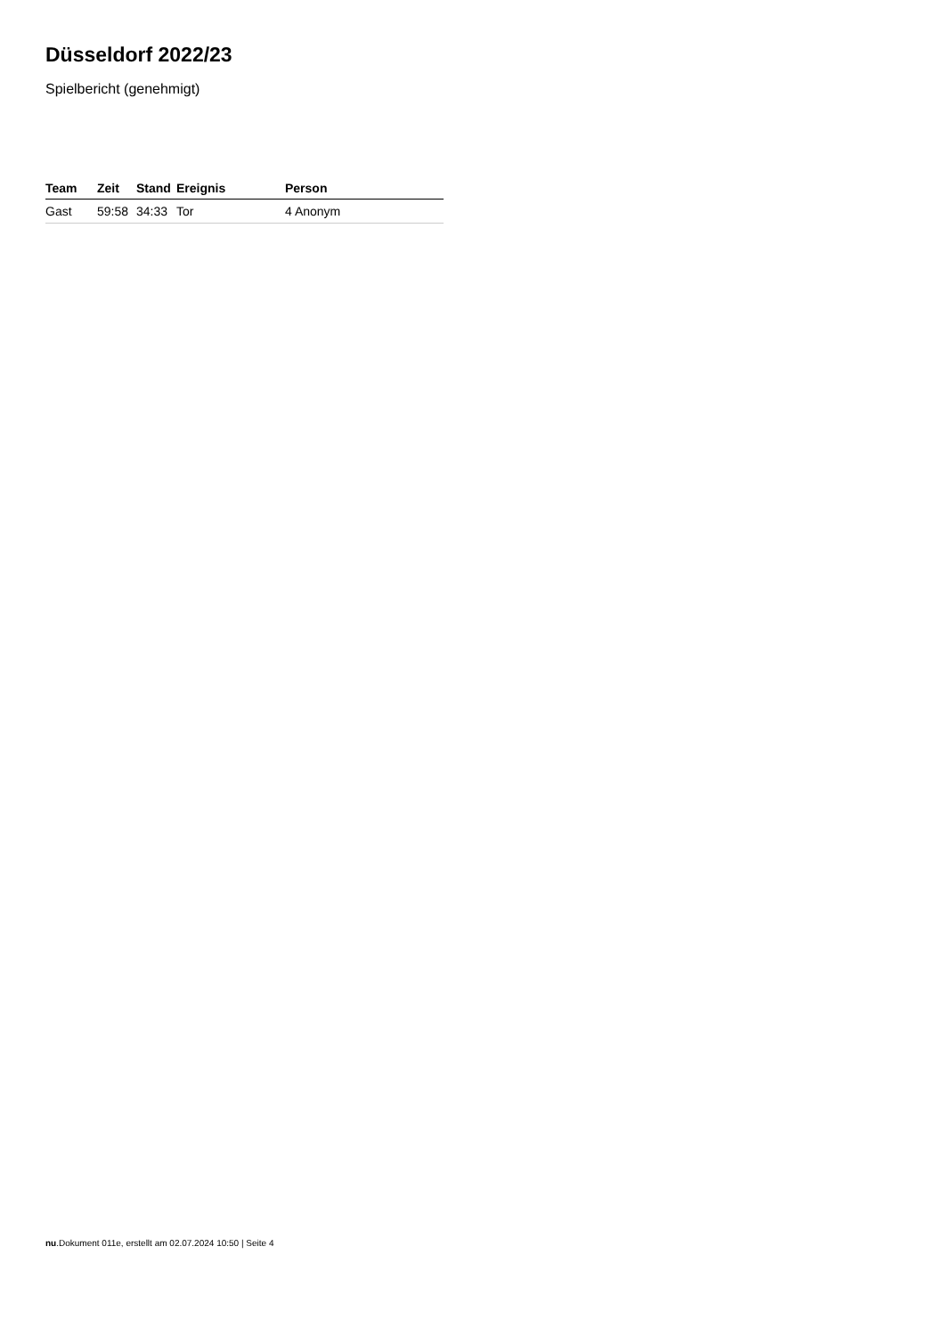Düsseldorf 2022/23
Spielbericht (genehmigt)
| Team | Zeit | Stand | Ereignis | Person |
| --- | --- | --- | --- | --- |
| Gast | 59:58 | 34:33 | Tor | 4 Anonym |
nu.Dokument 011e, erstellt am 02.07.2024 10:50 | Seite 4